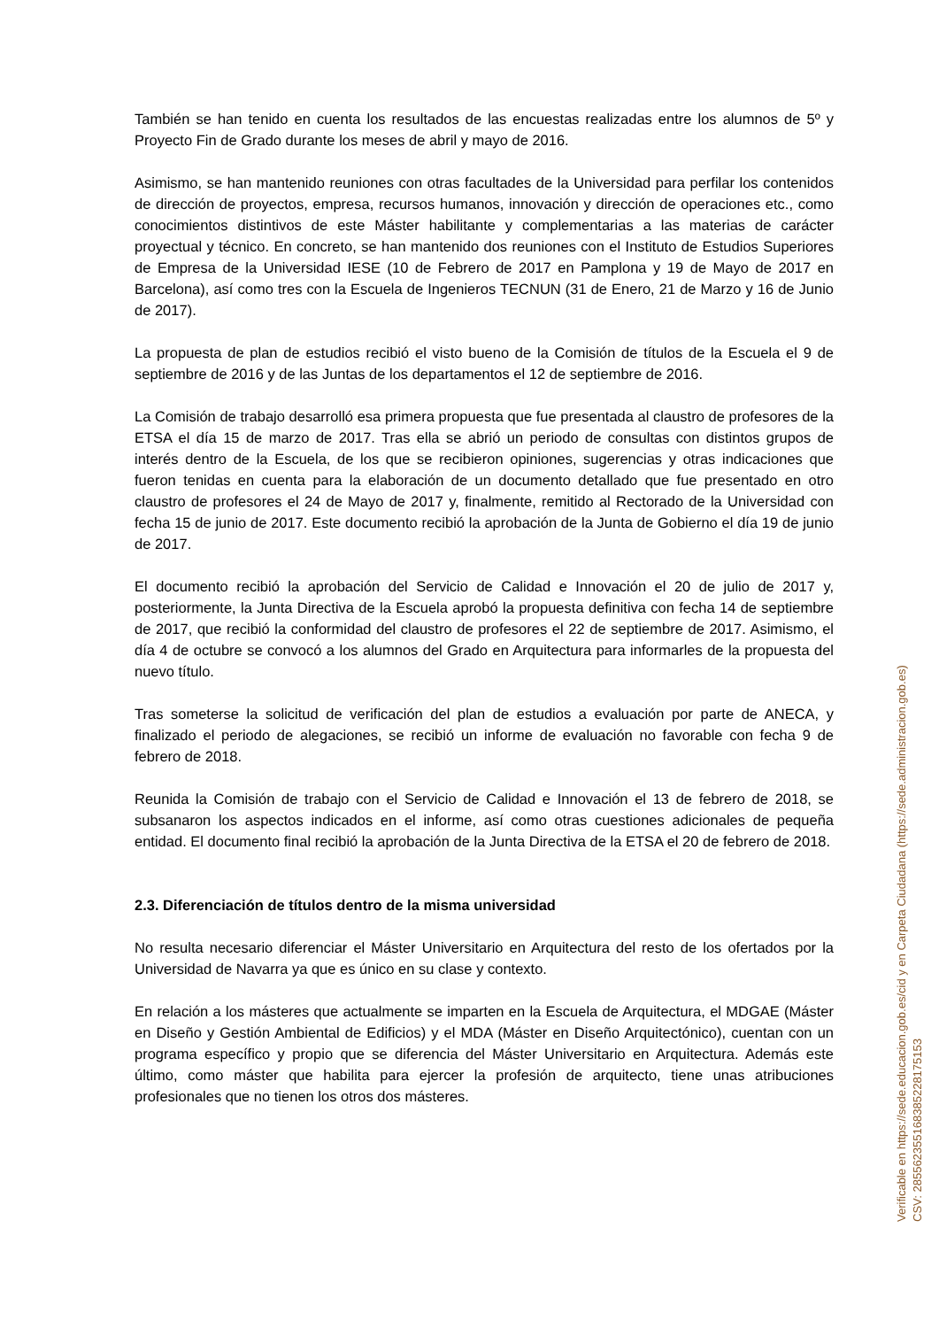También se han tenido en cuenta los resultados de las encuestas realizadas entre los alumnos de 5º y Proyecto Fin de Grado durante los meses de abril y mayo de 2016.
Asimismo, se han mantenido reuniones con otras facultades de la Universidad para perfilar los contenidos de dirección de proyectos, empresa, recursos humanos, innovación y dirección de operaciones etc., como conocimientos distintivos de este Máster habilitante y complementarias a las materias de carácter proyectual y técnico. En concreto, se han mantenido dos reuniones con el Instituto de Estudios Superiores de Empresa de la Universidad IESE (10 de Febrero de 2017 en Pamplona y 19 de Mayo de 2017 en Barcelona), así como tres con la Escuela de Ingenieros TECNUN (31 de Enero, 21 de Marzo y 16 de Junio de 2017).
La propuesta de plan de estudios recibió el visto bueno de la Comisión de títulos de la Escuela el 9 de septiembre de 2016 y de las Juntas de los departamentos el 12 de septiembre de 2016.
La Comisión de trabajo desarrolló esa primera propuesta que fue presentada al claustro de profesores de la ETSA el día 15 de marzo de 2017. Tras ella se abrió un periodo de consultas con distintos grupos de interés dentro de la Escuela, de los que se recibieron opiniones, sugerencias y otras indicaciones que fueron tenidas en cuenta para la elaboración de un documento detallado que fue presentado en otro claustro de profesores el 24 de Mayo de 2017 y, finalmente, remitido al Rectorado de la Universidad con fecha 15 de junio de 2017. Este documento recibió la aprobación de la Junta de Gobierno el día 19 de junio de 2017.
El documento recibió la aprobación del Servicio de Calidad e Innovación el 20 de julio de 2017 y, posteriormente, la Junta Directiva de la Escuela aprobó la propuesta definitiva con fecha 14 de septiembre de 2017, que recibió la conformidad del claustro de profesores el 22 de septiembre de 2017. Asimismo, el día 4 de octubre se convocó a los alumnos del Grado en Arquitectura para informarles de la propuesta del nuevo título.
Tras someterse la solicitud de verificación del plan de estudios a evaluación por parte de ANECA, y finalizado el periodo de alegaciones, se recibió un informe de evaluación no favorable con fecha 9 de febrero de 2018.
Reunida la Comisión de trabajo con el Servicio de Calidad e Innovación el 13 de febrero de 2018, se subsanaron los aspectos indicados en el informe, así como otras cuestiones adicionales de pequeña entidad. El documento final recibió la aprobación de la Junta Directiva de la ETSA el 20 de febrero de 2018.
2.3. Diferenciación de títulos dentro de la misma universidad
No resulta necesario diferenciar el Máster Universitario en Arquitectura del resto de los ofertados por la Universidad de Navarra ya que es único en su clase y contexto.
En relación a los másteres que actualmente se imparten en la Escuela de Arquitectura, el MDGAE (Máster en Diseño y Gestión Ambiental de Edificios) y el MDA (Máster en Diseño Arquitectónico), cuentan con un programa específico y propio que se diferencia del Máster Universitario en Arquitectura. Además este último, como máster que habilita para ejercer la profesión de arquitecto, tiene unas atribuciones profesionales que no tienen los otros dos másteres.
Verificable en https://sede.educacion.gob.es/cid y en Carpeta Ciudadana (https://sede.administracion.gob.es)
CSV: 285562355168385228175153